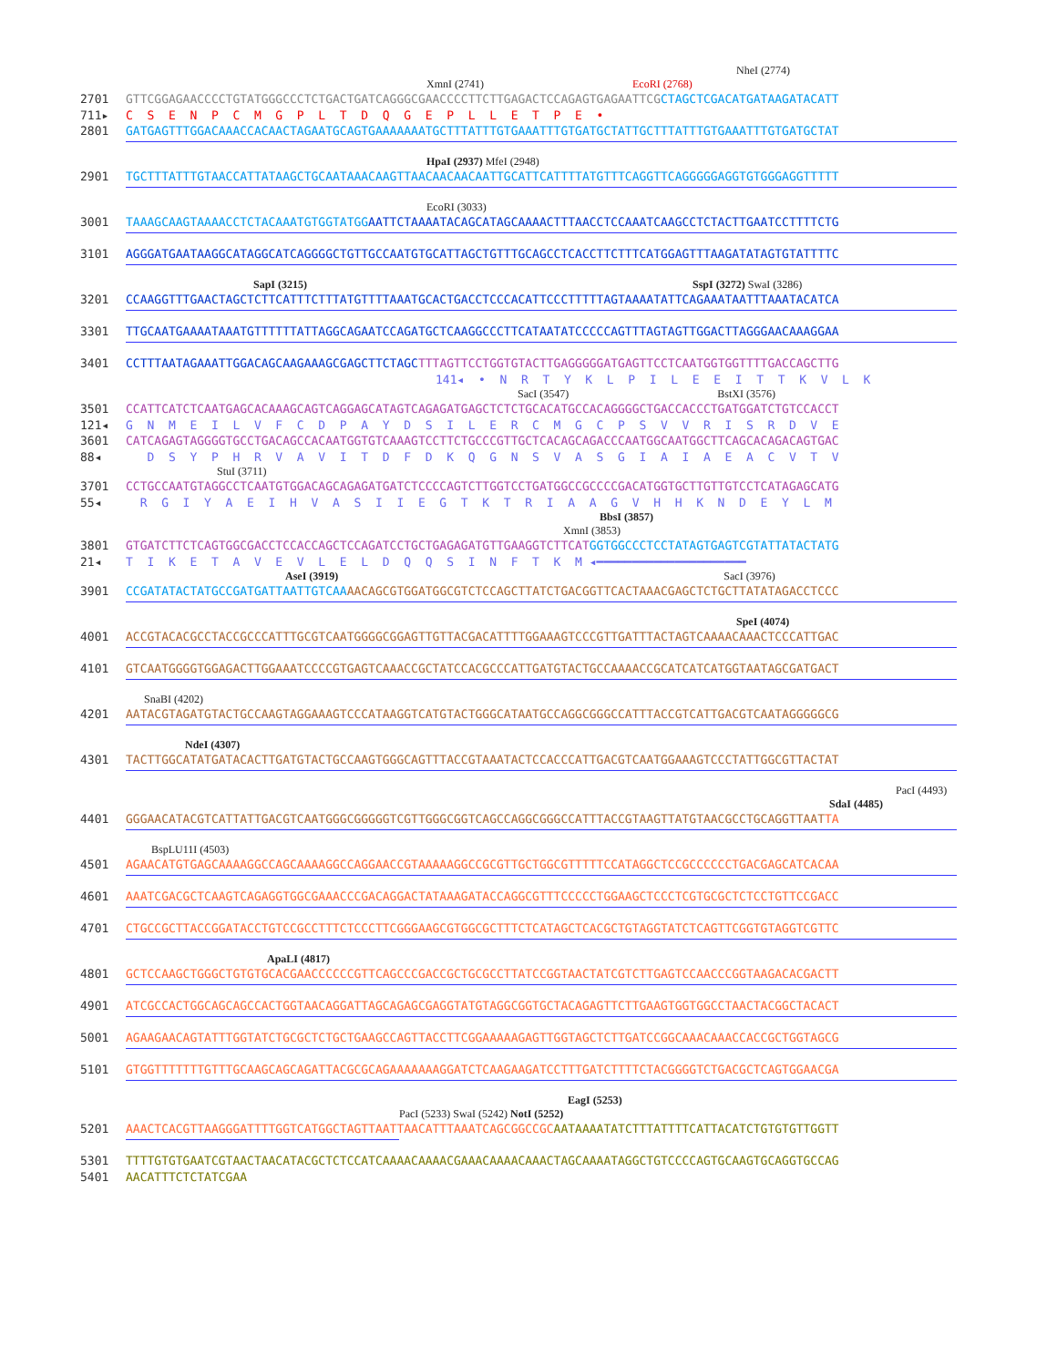NheI (2774)
XmnI (2741) EcoRI (2768)
2701 GTTCGGAGAACCCCTGTATGGGCCCTCTGACTGATCAGGGCGAACCCCTTCTTGAGACTCCAGAGTGAGAATTCG CTAGCTCGACATGATAAGATACATT
711▸ C S E N P C M G P L T D Q G E P L L E T P E •
2801 GATGAGTTTGGACAAACCACAACTAGAATGCAGTGAAAAAAATGCTTTATTTGTGAAATTTGTGATGCTATTGCTTTATTTGTGAAATTTGTGATGCTAT
HpaI (2937) MfeI (2948)
2901 TGCTTTATTTGTAACCATTATAAGCTGCAATAAACAAGTTAACAACAACAATTGCATTCATTTTATGTTTCAGGTTCAGGGGGAGGTGTGGGAGGTTTTT
EcoRI (3033)
3001 TAAAGCAAGTAAAACCTCTACAAATGTGGTATGGAATTCTAAAATACAGCATAGCAAAACTTTAACCTCCAAATCAAGCCTCTACTTGAATCCTTTTCTG
3101 AGGGATGAATAAGGCATAGGCATCAGGGGCTGTTGCCAATGTGCATTAGCTGTTTGCAGCCTCACCTTCTTTCATGGAGTTTAAGATATAGTGTATTTTC
SapI (3215) SspI (3272) SwaI (3286)
3201 CCAAGGTTTGAACTAGCTCTTCATTTCTTTATGTTTTAAATGCACTGACCTCCCACATTCCCTTTTTAGTAAAATATTCAGAAATAATTTAAATACATCA
3301 TTGCAATGAAAATAAATGTTTTTTATTAGGCAGAATCCAGATGCTCAAGGCCCTTCATAATATCCCCCAGTTTAGTAGTTGGACTTAGGGAACAAAGGAA
3401 CCTTTAATAGAAATTGGACAGCAAGAAAGCGAGCTTCTAGC TTTAGTTCCTGGTGTACTTGAGGGGGATGAGTTCCTCAATGGTGGTTTTGACCAGCTTG
141◂ • N R T Y K L P I L E E I T T K V L K
SacI (3547) BstXI (3576)
3501 CCATTCATCTCAATGAGCACAAAGCAGTCAGGAGCATAGTCAGAGATGAGCTCTCTGCACATGCCACAGGGGCTGACCACCCTGATGGATCTGTCCACCT
121◂ G N M E I L V F C D P A Y D S I L E R C M G C P S V V R I S R D V E
3601 CATCAGAGTAGGGGTGCCTGACAGCCACAATGGTGTCAAAGTCCTTCTGCCCGTTGCTCACAGCAGACCCAATGGCAATGGCTTCAGCACAGACAGTGAC
88◂ D S Y P H R V A V I T D F D K Q G N S V A S G I A I A E A C V T V
StuI (3711)
3701 CCTGCCAATGTAGGCCTCAATGTGGACAGCAGAGATGATCTCCCCAGTCTTGGTCCTGATGGCCGCCCCGACATGGTGCTTGTTGTCCTCATAGAGCATG
55◂ R G I Y A E I H V A S I I E G T K T R I A A G V H H K N D E Y L M
BbsI (3857)
XmnI (3853)
3801 GTGATCTTCTCAGTGGCGACCTCCACCAGCTCCAGATCCTGCTGAGAGATGTTGAAGGTCTTCAT GGTGGCCCTCCTATAGTGAGTCGTATTATACTATG
21◂ T I K E T A V E V L E L D Q Q S I N F T K M ◂━━━━━━━━━━━━━━━━━━━━━
AseI (3919) SacI (3976)
3901 CCGATATACTATGCCGATGATTAATTGTCAA AACAGCGTGGATGGCGTCTCCAGCTTATCTGACGGTTCACTAAACGAGCTCTGCTTATATAGACCTCCC
SpeI (4074)
4001 ACCGTACACGCCTACCGCCCATTTGCGTCAATGGGGCGGAGTTGTTACGACATTTTGGAAAGTCCCGTTGATTTACTAGTCAAAACAAACTCCCATTGAC
4101 GTCAATGGGGTGGAGACTTGGAAATCCCCGTGAGTCAAACCGCTATCCACGCCCATTGATGTACTGCCAAAACCGCATCATCATGGTAATAGCGATGACT
SnaBI (4202)
4201 AATACGTAGATGTACTGCCAAGTAGGAAAGTCCCATAAGGTCATGTACTGGGCATAATGCCAGGCGGGCCATTTACCGTCATTGACGTCAATAGGGGGCG
NdeI (4307)
4301 TACTTGGCATATGATACACTTGATGTACTGCCAAGTGGGCAGTTTACCGTAAATACTCCACCCATTGACGTCAATGGAAAGTCCCTATTGGCGTTACTAT
PacI (4493)
SdaI (4485)
4401 GGGAACATACGTCATTATTGACGTCAATGGGCGGGGGTCGTTGGGCGGTCAGCCAGGCGGGCCATTTACCGTAAGTTATGTAACGCCTGCAGGTTAAT TA
BspLU11I (4503)
4501 AGAACATGTGAGCAAAAGGCCAGCAAAAGGCCAGGAACCGTAAAAAGGCCGCGTTGCTGGCGTTTTTCCATAGGCTCCGCCCCCCTGACGAGCATCACAA
4601 AAATCGACGCTCAAGTCAGAGGTGGCGAAACCCGACAGGACTATAAAGATACCAGGCGTTTCCCCCTGGAAGCTCCCTCGTGCGCTCTCCTGTTCCGACC
4701 CTGCCGCTTACCGGATACCTGTCCGCCTTTCTCCCTTCGGGAAGCGTGGCGCTTTCTCATAGCTCACGCTGTAGGTATCTCAGTTCGGTGTAGGTCGTTC
ApaLI (4817)
4801 GCTCCAAGCTGGGCTGTGTGCACGAACCCCCCGTTCAGCCCGACCGCTGCGCCTTATCCGGTAACTATCGTCTTGAGTCCAACCCGGTAAGACACGACTT
4901 ATCGCCACTGGCAGCAGCCACTGGTAACAGGATTAGCAGAGCGAGGTATGTAGGCGGTGCTACAGAGTTCTTGAAGTGGTGGCCTAACTACGGCTACACT
5001 AGAAGAACAGTATTTGGTATCTGCGCTCTGCTGAAGCCAGTTACCTTCGGAAAAAGAGTTGGTAGCTCTTGATCCGGCAAACAAACCACCGCTGGTAGCG
5101 GTGGTTTTTTTGTTTGCAAGCAGCAGATTACGCGCAGAAAAAAAGGATCTCAAGAAGATCCTTTGATCTTTTCTACGGGGTCTGACGCTCAGTGGAACGA
EagI (5253)
PacI (5233) SwaI (5242) NotI (5252)
5201 AAACTCACGTTAAGGGATTTTGGTCATGGCTAGTTAATTAACATTTAAATCAGCGGCCGC AATAAAATATCTTTATTTTCATTACATCTGTGTGTTGGTT
5301 TTTTGTGTGAATCGTAACTAACATACGCTCTCCATCAAAACAAAACGAAACAAAACAAACTAGCAAAATAGGCTGTCCCCAGTGCAAGTGCAGGTGCCAG
5401 AACATTTCTCTATCGAA